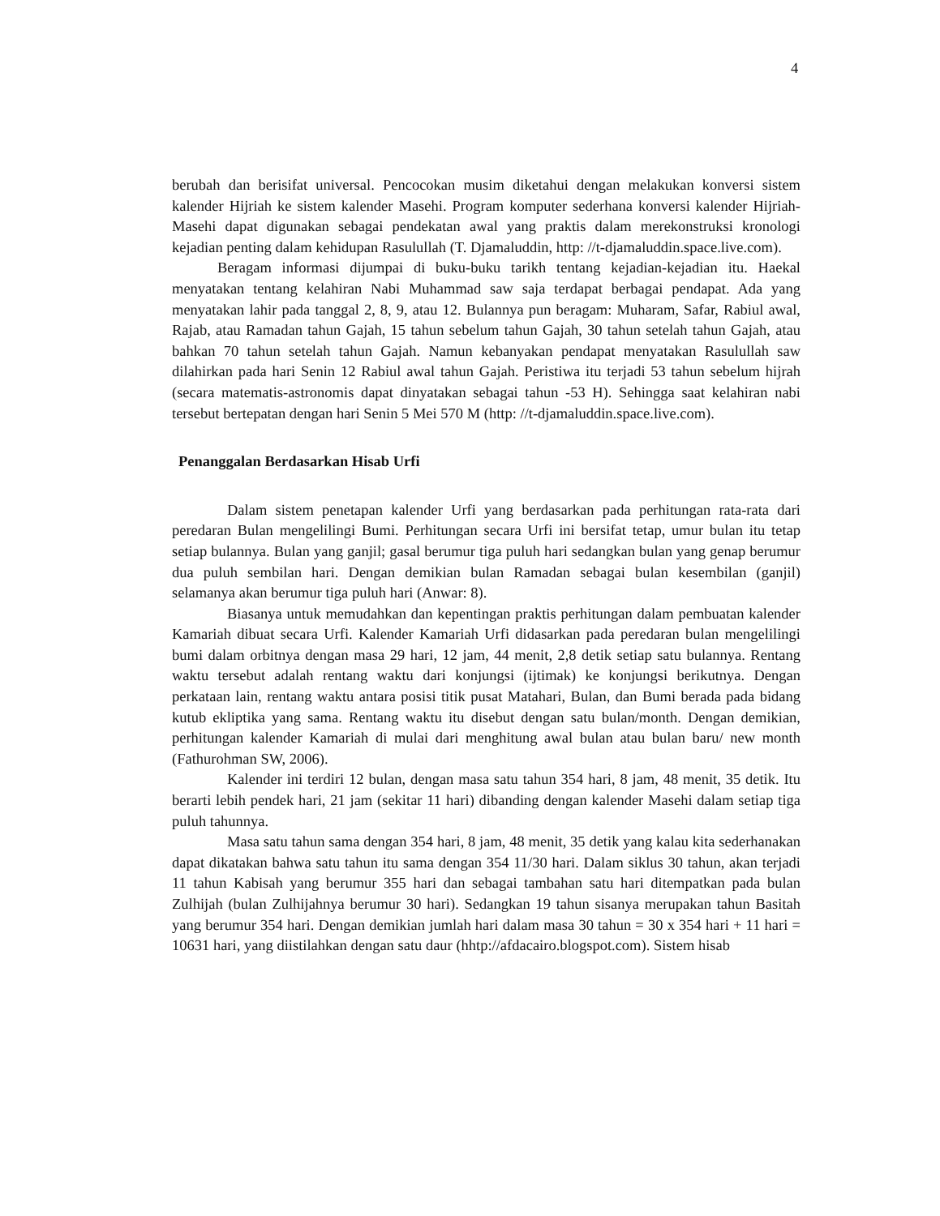4
berubah dan berisifat universal. Pencocokan musim diketahui dengan melakukan konversi sistem kalender Hijriah ke sistem kalender Masehi. Program komputer sederhana konversi kalender Hijriah-Masehi dapat digunakan sebagai pendekatan awal yang praktis dalam merekonstruksi kronologi kejadian penting dalam kehidupan Rasulullah (T. Djamaluddin, http: //t-djamaluddin.space.live.com).
Beragam informasi dijumpai di buku-buku tarikh tentang kejadian-kejadian itu. Haekal menyatakan tentang kelahiran Nabi Muhammad saw saja terdapat berbagai pendapat. Ada yang menyatakan lahir pada tanggal 2, 8, 9, atau 12. Bulannya pun beragam: Muharam, Safar, Rabiul awal, Rajab, atau Ramadan tahun Gajah, 15 tahun sebelum tahun Gajah, 30 tahun setelah tahun Gajah, atau bahkan 70 tahun setelah tahun Gajah. Namun kebanyakan pendapat menyatakan Rasulullah saw dilahirkan pada hari Senin 12 Rabiul awal tahun Gajah. Peristiwa itu terjadi 53 tahun sebelum hijrah (secara matematis-astronomis dapat dinyatakan sebagai tahun -53 H). Sehingga saat kelahiran nabi tersebut bertepatan dengan hari Senin 5 Mei 570 M (http: //t-djamaluddin.space.live.com).
Penanggalan Berdasarkan Hisab Urfi
Dalam sistem penetapan kalender Urfi yang berdasarkan pada perhitungan rata-rata dari peredaran Bulan mengelilingi Bumi. Perhitungan secara Urfi ini bersifat tetap, umur bulan itu tetap setiap bulannya. Bulan yang ganjil; gasal berumur tiga puluh hari sedangkan bulan yang genap berumur dua puluh sembilan hari. Dengan demikian bulan Ramadan sebagai bulan kesembilan (ganjil) selamanya akan berumur tiga puluh hari (Anwar: 8).
Biasanya untuk memudahkan dan kepentingan praktis perhitungan dalam pembuatan kalender Kamariah dibuat secara Urfi. Kalender Kamariah Urfi didasarkan pada peredaran bulan mengelilingi bumi dalam orbitnya dengan masa 29 hari, 12 jam, 44 menit, 2,8 detik setiap satu bulannya. Rentang waktu tersebut adalah rentang waktu dari konjungsi (ijtimak) ke konjungsi berikutnya. Dengan perkataan lain, rentang waktu antara posisi titik pusat Matahari, Bulan, dan Bumi berada pada bidang kutub ekliptika yang sama. Rentang waktu itu disebut dengan satu bulan/month. Dengan demikian, perhitungan kalender Kamariah di mulai dari menghitung awal bulan atau bulan baru/ new month (Fathurohman SW, 2006).
Kalender ini terdiri 12 bulan, dengan masa satu tahun 354 hari, 8 jam, 48 menit, 35 detik. Itu berarti lebih pendek hari, 21 jam (sekitar 11 hari) dibanding dengan kalender Masehi dalam setiap tiga puluh tahunnya.
Masa satu tahun sama dengan 354 hari, 8 jam, 48 menit, 35 detik yang kalau kita sederhanakan dapat dikatakan bahwa satu tahun itu sama dengan 354 11/30 hari. Dalam siklus 30 tahun, akan terjadi 11 tahun Kabisah yang berumur 355 hari dan sebagai tambahan satu hari ditempatkan pada bulan Zulhijah (bulan Zulhijahnya berumur 30 hari). Sedangkan 19 tahun sisanya merupakan tahun Basitah yang berumur 354 hari. Dengan demikian jumlah hari dalam masa 30 tahun = 30 x 354 hari + 11 hari = 10631 hari, yang diistilahkan dengan satu daur (hhtp://afdacairo.blogspot.com). Sistem hisab